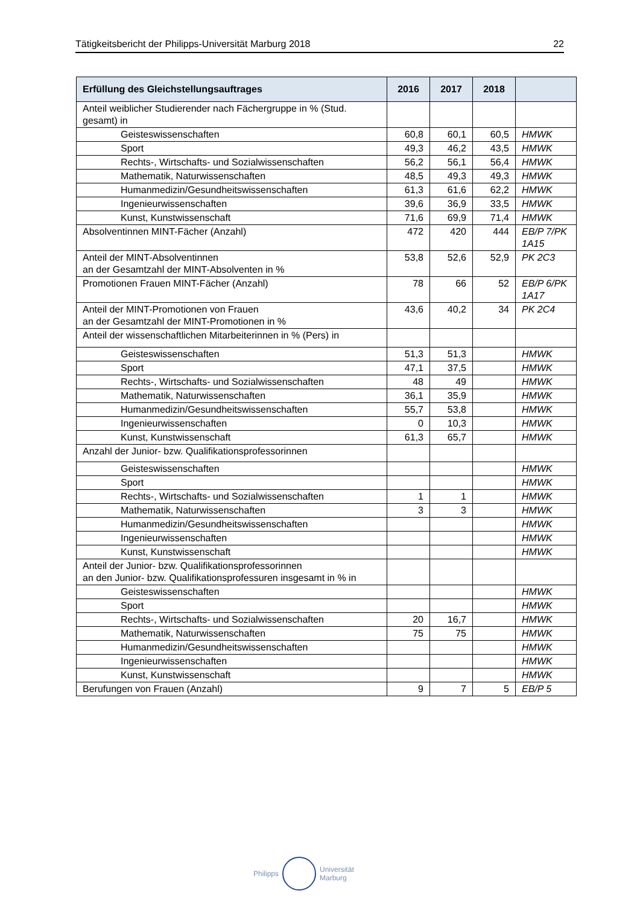Tätigkeitsbericht der Philipps-Universität Marburg 2018 22
| Erfüllung des Gleichstellungsauftrages | 2016 | 2017 | 2018 | |
| --- | --- | --- | --- | --- |
| Anteil weiblicher Studierender nach Fächergruppe in % (Stud. gesamt) in | | | | |
| Geisteswissenschaften | 60,8 | 60,1 | 60,5 | HMWK |
| Sport | 49,3 | 46,2 | 43,5 | HMWK |
| Rechts-, Wirtschafts- und Sozialwissenschaften | 56,2 | 56,1 | 56,4 | HMWK |
| Mathematik, Naturwissenschaften | 48,5 | 49,3 | 49,3 | HMWK |
| Humanmedizin/Gesundheitswissenschaften | 61,3 | 61,6 | 62,2 | HMWK |
| Ingenieurwissenschaften | 39,6 | 36,9 | 33,5 | HMWK |
| Kunst, Kunstwissenschaft | 71,6 | 69,9 | 71,4 | HMWK |
| Absolventinnen MINT-Fächer (Anzahl) | 472 | 420 | 444 | EB/P 7/PK 1A15 |
| Anteil der MINT-Absolventinnen an der Gesamtzahl der MINT-Absolventen in % | 53,8 | 52,6 | 52,9 | PK 2C3 |
| Promotionen Frauen MINT-Fächer (Anzahl) | 78 | 66 | 52 | EB/P 6/PK 1A17 |
| Anteil der MINT-Promotionen von Frauen an der Gesamtzahl der MINT-Promotionen in % | 43,6 | 40,2 | 34 | PK 2C4 |
| Anteil der wissenschaftlichen Mitarbeiterinnen in % (Pers) in | | | | |
| Geisteswissenschaften | 51,3 | 51,3 | | HMWK |
| Sport | 47,1 | 37,5 | | HMWK |
| Rechts-, Wirtschafts- und Sozialwissenschaften | 48 | 49 | | HMWK |
| Mathematik, Naturwissenschaften | 36,1 | 35,9 | | HMWK |
| Humanmedizin/Gesundheitswissenschaften | 55,7 | 53,8 | | HMWK |
| Ingenieurwissenschaften | 0 | 10,3 | | HMWK |
| Kunst, Kunstwissenschaft | 61,3 | 65,7 | | HMWK |
| Anzahl der Junior- bzw. Qualifikationsprofessorinnen | | | | |
| Geisteswissenschaften | | | | HMWK |
| Sport | | | | HMWK |
| Rechts-, Wirtschafts- und Sozialwissenschaften | 1 | 1 | | HMWK |
| Mathematik, Naturwissenschaften | 3 | 3 | | HMWK |
| Humanmedizin/Gesundheitswissenschaften | | | | HMWK |
| Ingenieurwissenschaften | | | | HMWK |
| Kunst, Kunstwissenschaft | | | | HMWK |
| Anteil der Junior- bzw. Qualifikationsprofessorinnen an den Junior- bzw. Qualifikationsprofessuren insgesamt in % in | | | | |
| Geisteswissenschaften | | | | HMWK |
| Sport | | | | HMWK |
| Rechts-, Wirtschafts- und Sozialwissenschaften | 20 | 16,7 | | HMWK |
| Mathematik, Naturwissenschaften | 75 | 75 | | HMWK |
| Humanmedizin/Gesundheitswissenschaften | | | | HMWK |
| Ingenieurwissenschaften | | | | HMWK |
| Kunst, Kunstwissenschaft | | | | HMWK |
| Berufungen von Frauen (Anzahl) | 9 | 7 | 5 | EB/P 5 |
Philipps
Universität
Marburg